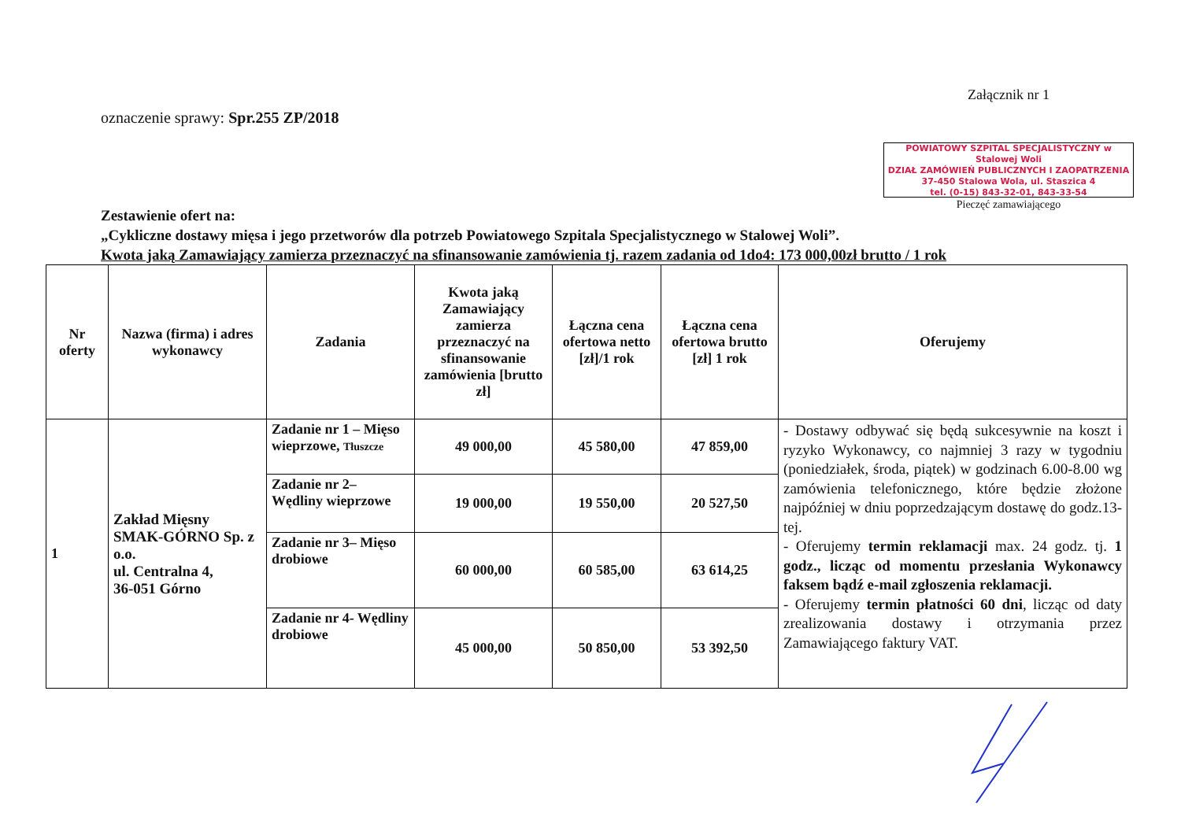oznaczenie sprawy: Spr.255 ZP/2018
Załącznik nr 1
POWIATOWY SZPITAL SPECJALISTYCZNY w Stalowej Woli
DZIAŁ ZAMÓWIEŃ PUBLICZNYCH I ZAOPATRZENIA
37-450 Stalowa Wola, ul. Staszica 4
tel. (0-15) 843-32-01, 843-33-54
Pieczęć zamawiającego
Zestawienie ofert na:
„Cykliczne dostawy mięsa i jego przetworów dla potrzeb Powiatowego Szpitala Specjalistycznego w Stalowej Woli”.
Kwota jaką Zamawiający zamierza przeznaczyć na sfinansowanie zamówienia tj. razem zadania od 1do4: 173 000,00zł brutto / 1 rok
| Nr oferty | Nazwa (firma) i adres wykonawcy | Zadania | Kwota jaką Zamawiający zamierza przeznaczyć na sfinansowanie zamówienia [brutto zł] | Łączna cena ofertowa netto [zł]/1 rok | Łączna cena ofertowa brutto [zł] 1 rok | Oferujemy |
| --- | --- | --- | --- | --- | --- | --- |
| 1 | Zakład Mięsny SMAK-GÓRNO Sp. z o.o. ul. Centralna 4, 36-051 Górno | Zadanie nr 1 – Mięso wieprzowe, Tłuszcze | 49 000,00 | 45 580,00 | 47 859,00 | - Dostawy odbywać się będą sukcesywnie na koszt i ryzyko Wykonawcy, co najmniej 3 razy w tygodniu (poniedziałek, środa, piątek) w godzinach 6.00-8.00 wg zamówienia telefonicznego, które będzie złożone najpóźniej w dniu poprzedzającym dostawę do godz.13-tej. - Oferujemy termin reklamacji max. 24 godz. tj. 1 godz., licząc od momentu przesłania Wykonawcy faksem bądź e-mail zgłoszenia reklamacji. - Oferujemy termin płatności 60 dni , licząc od daty zrealizowania dostawy i otrzymania przez Zamawiającego faktury VAT. |
| | | Zadanie nr 2– Wędliny wieprzowe | 19 000,00 | 19 550,00 | 20 527,50 | |
| | | Zadanie nr 3– Mięso drobiowe | 60 000,00 | 60 585,00 | 63 614,25 | |
| | | Zadanie nr 4- Wędliny drobiowe | 45 000,00 | 50 850,00 | 53 392,50 | |